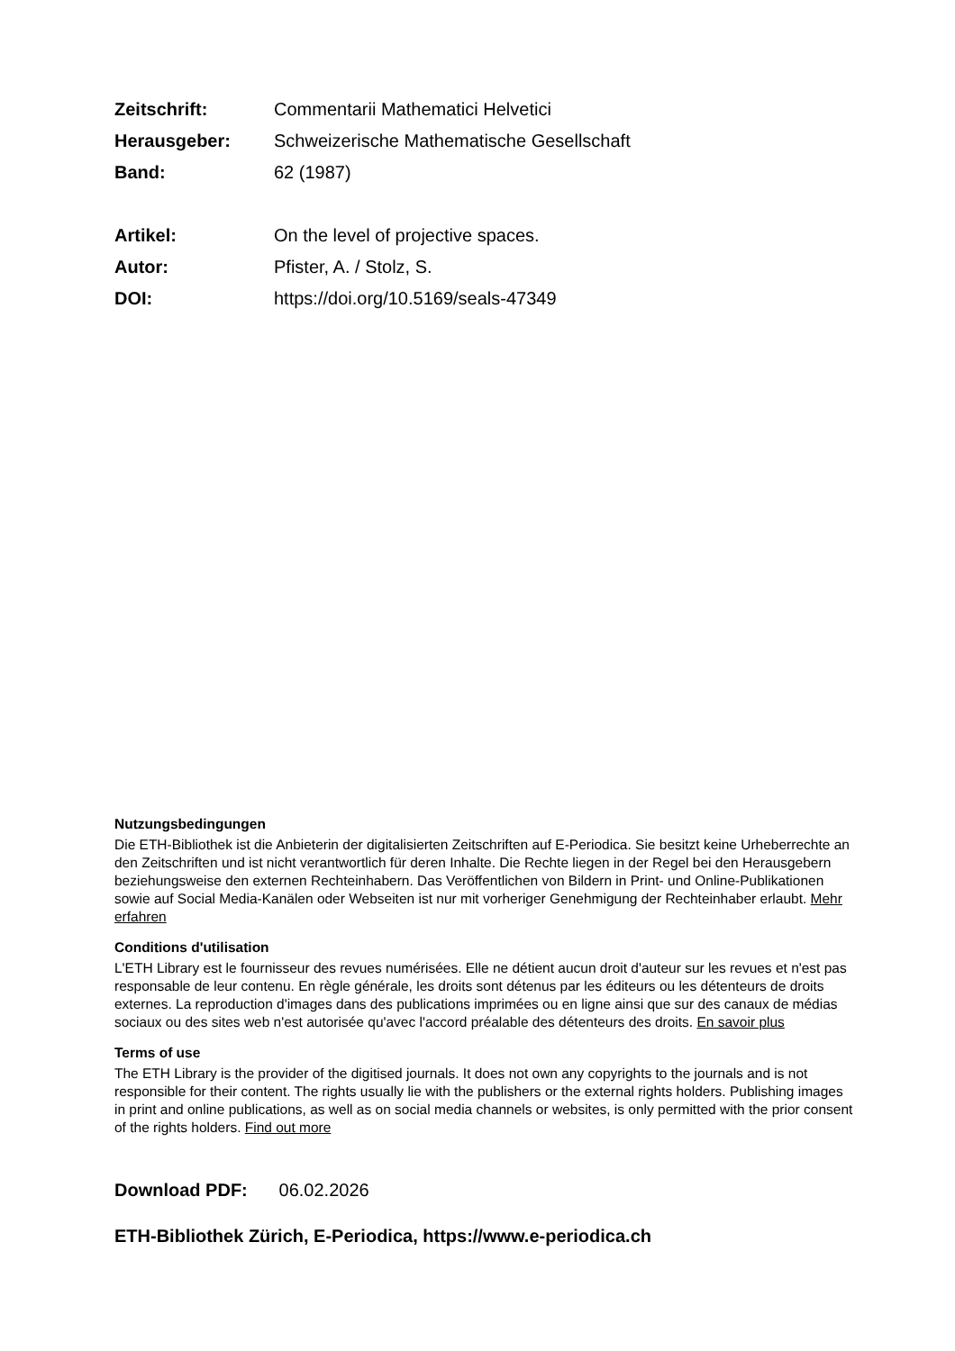| Zeitschrift: | Commentarii Mathematici Helvetici |
| Herausgeber: | Schweizerische Mathematische Gesellschaft |
| Band: | 62 (1987) |
| Artikel: | On the level of projective spaces. |
| Autor: | Pfister, A. / Stolz, S. |
| DOI: | https://doi.org/10.5169/seals-47349 |
Nutzungsbedingungen
Die ETH-Bibliothek ist die Anbieterin der digitalisierten Zeitschriften auf E-Periodica. Sie besitzt keine Urheberrechte an den Zeitschriften und ist nicht verantwortlich für deren Inhalte. Die Rechte liegen in der Regel bei den Herausgebern beziehungsweise den externen Rechteinhabern. Das Veröffentlichen von Bildern in Print- und Online-Publikationen sowie auf Social Media-Kanälen oder Webseiten ist nur mit vorheriger Genehmigung der Rechteinhaber erlaubt. Mehr erfahren
Conditions d'utilisation
L'ETH Library est le fournisseur des revues numérisées. Elle ne détient aucun droit d'auteur sur les revues et n'est pas responsable de leur contenu. En règle générale, les droits sont détenus par les éditeurs ou les détenteurs de droits externes. La reproduction d'images dans des publications imprimées ou en ligne ainsi que sur des canaux de médias sociaux ou des sites web n'est autorisée qu'avec l'accord préalable des détenteurs des droits. En savoir plus
Terms of use
The ETH Library is the provider of the digitised journals. It does not own any copyrights to the journals and is not responsible for their content. The rights usually lie with the publishers or the external rights holders. Publishing images in print and online publications, as well as on social media channels or websites, is only permitted with the prior consent of the rights holders. Find out more
Download PDF: 06.02.2026
ETH-Bibliothek Zürich, E-Periodica, https://www.e-periodica.ch